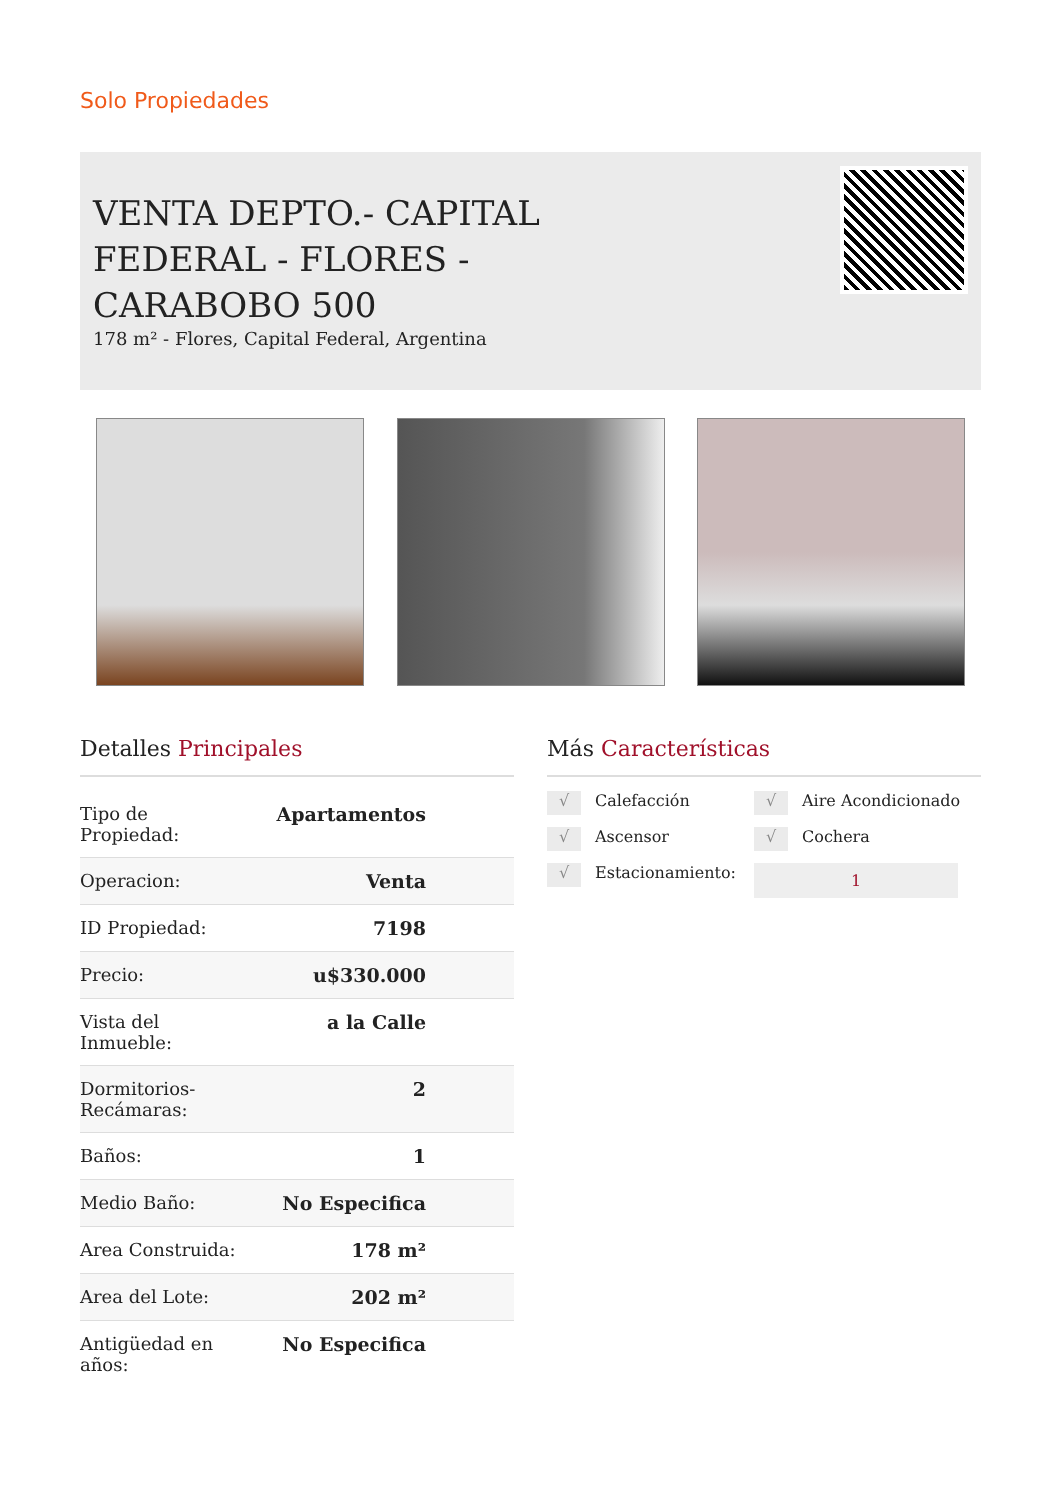Solo Propiedades
VENTA DEPTO.- CAPITAL FEDERAL - FLORES - CARABOBO 500
178 m² - Flores, Capital Federal, Argentina
Detalles Principales
| Tipo de Propiedad: | Apartamentos |
| Operacion: | Venta |
| ID Propiedad: | 7198 |
| Precio: | u$330.000 |
| Vista del Inmueble: | a la Calle |
| Dormitorios- Recámaras: | 2 |
| Baños: | 1 |
| Medio Baño: | No Especifica |
| Area Construida: | 178 m² |
| Area del Lote: | 202 m² |
| Antigüedad en años: | No Especifica |
Más Características
√ Calefacción
√ Aire Acondicionado
√ Ascensor
√ Cochera
√ Estacionamiento:
1